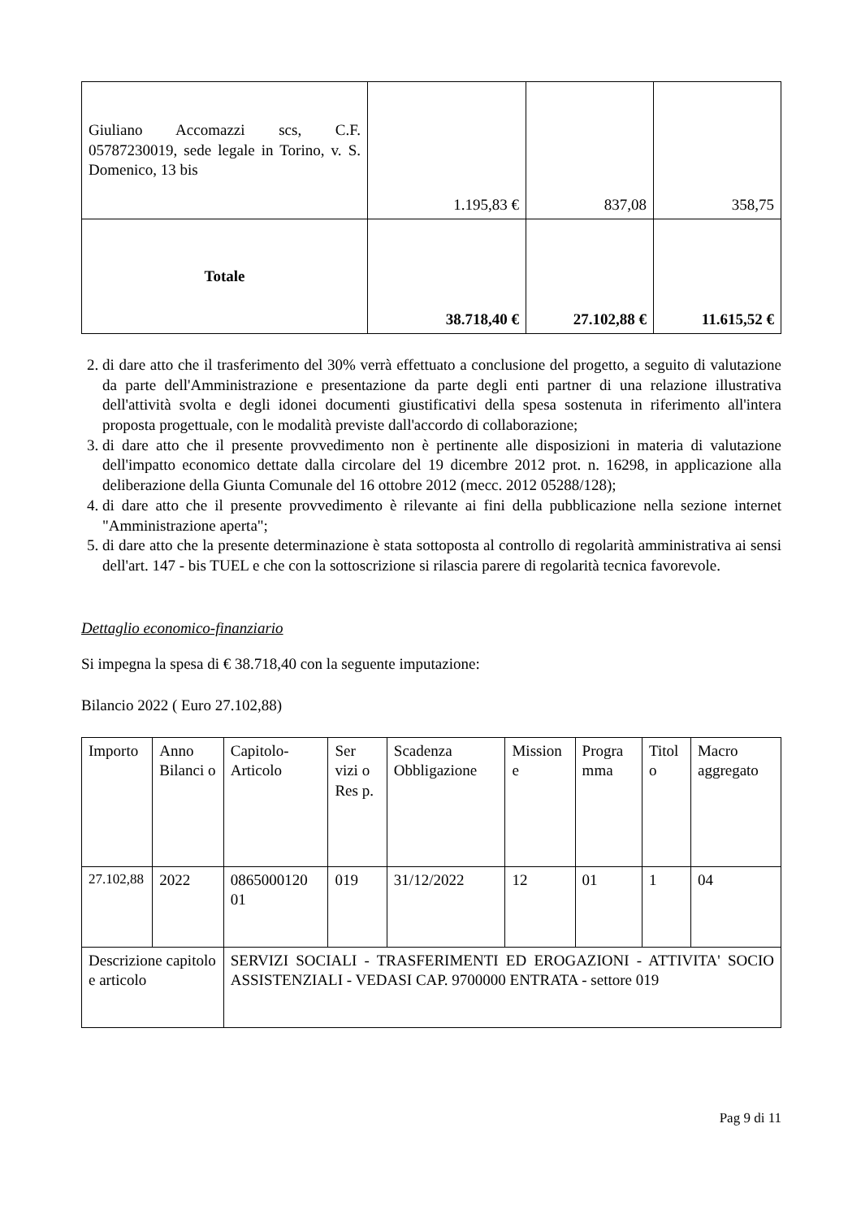| Giuliano Accomazzi scs, C.F. 05787230019, sede legale in Torino, v. S. Domenico, 13 bis | 1.195,83 € | 837,08 | 358,75 |
| Totale | 38.718,40 € | 27.102,88 € | 11.615,52 € |
2. di dare atto che il trasferimento del 30% verrà effettuato a conclusione del progetto, a seguito di valutazione da parte dell'Amministrazione e presentazione da parte degli enti partner di una relazione illustrativa dell'attività svolta e degli idonei documenti giustificativi della spesa sostenuta in riferimento all'intera proposta progettuale, con le modalità previste dall'accordo di collaborazione;
3. di dare atto che il presente provvedimento non è pertinente alle disposizioni in materia di valutazione dell'impatto economico dettate dalla circolare del 19 dicembre 2012 prot. n. 16298, in applicazione alla deliberazione della Giunta Comunale del 16 ottobre 2012 (mecc. 2012 05288/128);
4. di dare atto che il presente provvedimento è rilevante ai fini della pubblicazione nella sezione internet "Amministrazione aperta";
5. di dare atto che la presente determinazione è stata sottoposta al controllo di regolarità amministrativa ai sensi dell'art. 147 - bis TUEL e che con la sottoscrizione si rilascia parere di regolarità tecnica favorevole.
Dettaglio economico-finanziario
Si impegna la spesa di € 38.718,40 con la seguente imputazione:
Bilancio 2022 ( Euro 27.102,88)
| Importo | Anno Bilanci o | Capitolo-Articolo | Ser vizi o Res p. | Scadenza Obbligazione | Mission e | Progra mma | Titol o | Macro aggregato |
| 27.102,88 | 2022 | 0865000120 01 | 019 | 31/12/2022 | 12 | 01 | 1 | 04 |
| Descrizione capitolo e articolo | | SERVIZI SOCIALI - TRASFERIMENTI ED EROGAZIONI - ATTIVITA' SOCIO ASSISTENZIALI - VEDASI CAP. 9700000 ENTRATA - settore 019 | | | | | | |
Pag 9 di 11